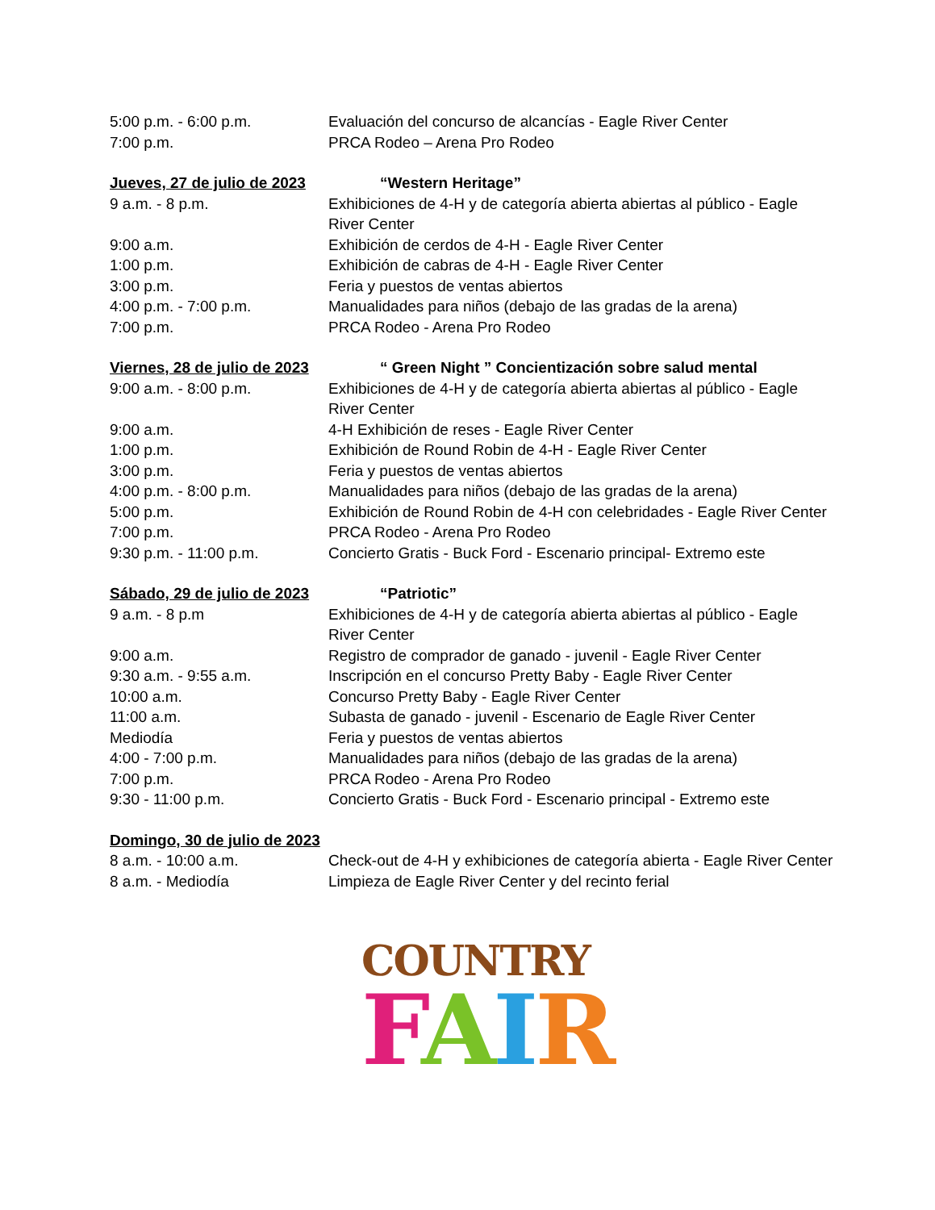5:00 p.m. - 6:00 p.m. Evaluación del concurso de alcancías - Eagle River Center
7:00 p.m. PRCA Rodeo – Arena Pro Rodeo
Jueves, 27 de julio de 2023 “Western Heritage”
9 a.m. - 8 p.m. Exhibiciones de 4-H y de categoría abierta abiertas al público - Eagle River Center
9:00 a.m. Exhibición de cerdos de 4-H - Eagle River Center
1:00 p.m. Exhibición de cabras de 4-H - Eagle River Center
3:00 p.m. Feria y puestos de ventas abiertos
4:00 p.m. - 7:00 p.m. Manualidades para niños (debajo de las gradas de la arena)
7:00 p.m. PRCA Rodeo - Arena Pro Rodeo
Viernes, 28 de julio de 2023 “ Green Night ” Concientización sobre salud mental
9:00 a.m. - 8:00 p.m. Exhibiciones de 4-H y de categoría abierta abiertas al público - Eagle River Center
9:00 a.m. 4-H Exhibición de reses - Eagle River Center
1:00 p.m. Exhibición de Round Robin de 4-H - Eagle River Center
3:00 p.m. Feria y puestos de ventas abiertos
4:00 p.m. - 8:00 p.m. Manualidades para niños (debajo de las gradas de la arena)
5:00 p.m. Exhibición de Round Robin de 4-H con celebridades - Eagle River Center
7:00 p.m. PRCA Rodeo - Arena Pro Rodeo
9:30 p.m. - 11:00 p.m. Concierto Gratis - Buck Ford - Escenario principal- Extremo este
Sábado, 29 de julio de 2023 “Patriotic”
9 a.m. - 8 p.m Exhibiciones de 4-H y de categoría abierta abiertas al público - Eagle River Center
9:00 a.m. Registro de comprador de ganado - juvenil - Eagle River Center
9:30 a.m. - 9:55 a.m. Inscripción en el concurso Pretty Baby - Eagle River Center
10:00 a.m. Concurso Pretty Baby - Eagle River Center
11:00 a.m. Subasta de ganado - juvenil - Escenario de Eagle River Center
Mediodía Feria y puestos de ventas abiertos
4:00 - 7:00 p.m. Manualidades para niños (debajo de las gradas de la arena)
7:00 p.m. PRCA Rodeo - Arena Pro Rodeo
9:30 - 11:00 p.m. Concierto Gratis - Buck Ford - Escenario principal - Extremo este
Domingo, 30 de julio de 2023
8 a.m. - 10:00 a.m. Check-out de 4-H y exhibiciones de categoría abierta - Eagle River Center
8 a.m. - Mediodía Limpieza de Eagle River Center y del recinto ferial
COUNTRY
FAIR